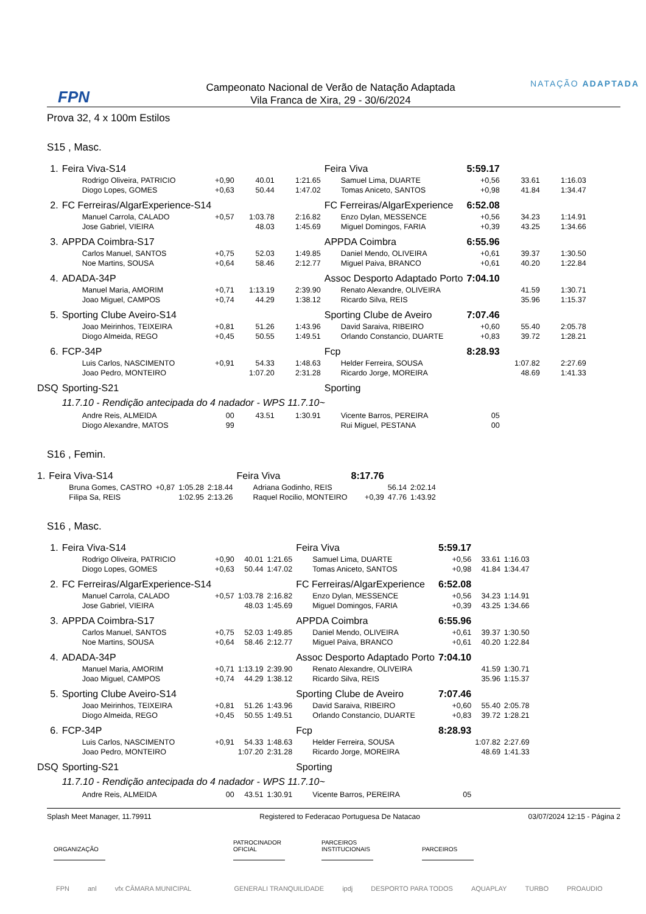FPN
Campeonato Nacional de Verão de Natação Adaptada
Vila Franca de Xira, 29 - 30/6/2024
NATAÇÃO ADAPTADA
Prova 32, 4 x 100m Estilos
S15 , Masc.
| 1. | Feira Viva-S14 | | | | Feira Viva | 5:59.17 | | |
| | Rodrigo Oliveira, PATRICIO | +0,90 | 40.01 | 1:21.65 | Samuel Lima, DUARTE | +0,56 | 33.61 | 1:16.03 |
| | Diogo Lopes, GOMES | +0,63 | 50.44 | 1:47.02 | Tomas Aniceto, SANTOS | +0,98 | 41.84 | 1:34.47 |
| 2. | FC Ferreiras/AlgarExperience-S14 | | | | FC Ferreiras/AlgarExperience | 6:52.08 | | |
| | Manuel Carrola, CALADO | +0,57 | 1:03.78 | 2:16.82 | Enzo Dylan, MESSENCE | +0,56 | 34.23 | 1:14.91 |
| | Jose Gabriel, VIEIRA | | 48.03 | 1:45.69 | Miguel Domingos, FARIA | +0,39 | 43.25 | 1:34.66 |
| 3. | APPDA Coimbra-S17 | | | | APPDA Coimbra | 6:55.96 | | |
| | Carlos Manuel, SANTOS | +0,75 | 52.03 | 1:49.85 | Daniel Mendo, OLIVEIRA | +0,61 | 39.37 | 1:30.50 |
| | Noe Martins, SOUSA | +0,64 | 58.46 | 2:12.77 | Miguel Paiva, BRANCO | +0,61 | 40.20 | 1:22.84 |
| 4. | ADADA-34P | | | | Assoc Desporto Adaptado Porto | 7:04.10 | | |
| | Manuel Maria, AMORIM | +0,71 | 1:13.19 | 2:39.90 | Renato Alexandre, OLIVEIRA | | 41.59 | 1:30.71 |
| | Joao Miguel, CAMPOS | +0,74 | 44.29 | 1:38.12 | Ricardo Silva, REIS | | 35.96 | 1:15.37 |
| 5. | Sporting Clube Aveiro-S14 | | | | Sporting Clube de Aveiro | 7:07.46 | | |
| | Joao Meirinhos, TEIXEIRA | +0,81 | 51.26 | 1:43.96 | David Saraiva, RIBEIRO | +0,60 | 55.40 | 2:05.78 |
| | Diogo Almeida, REGO | +0,45 | 50.55 | 1:49.51 | Orlando Constancio, DUARTE | +0,83 | 39.72 | 1:28.21 |
| 6. | FCP-34P | | | | Fcp | 8:28.93 | | |
| | Luis Carlos, NASCIMENTO | +0,91 | 54.33 | 1:48.63 | Helder Ferreira, SOUSA | | 1:07.82 | 2:27.69 |
| | Joao Pedro, MONTEIRO | | 1:07.20 | 2:31.28 | Ricardo Jorge, MOREIRA | | 48.69 | 1:41.33 |
| DSQ | Sporting-S21 | | | | Sporting | | | |
| | 11.7.10 - Rendição antecipada do 4 nadador - WPS 11.7.10~ | | | | | | | |
| | Andre Reis, ALMEIDA | 00 | 43.51 | 1:30.91 | Vicente Barros, PEREIRA | 05 | | |
| | Diogo Alexandre, MATOS | 99 | | | Rui Miguel, PESTANA | 00 | | |
S16 , Femin.
| 1. | Feira Viva-S14 | | | | Feira Viva | 8:17.76 | | |
| | Bruna Gomes, CASTRO | +0,87 | 1:05.28 | 2:18.44 | Adriana Godinho, REIS | | 56.14 | 2:02.14 |
| | Filipa Sa, REIS | | 1:02.95 | 2:13.26 | Raquel Rocilio, MONTEIRO | +0,39 | 47.76 | 1:43.92 |
S16 , Masc.
| 1. | Feira Viva-S14 | | | | Feira Viva | 5:59.17 | | |
| | Rodrigo Oliveira, PATRICIO | +0,90 | 40.01 | 1:21.65 | Samuel Lima, DUARTE | +0,56 | 33.61 | 1:16.03 |
| | Diogo Lopes, GOMES | +0,63 | 50.44 | 1:47.02 | Tomas Aniceto, SANTOS | +0,98 | 41.84 | 1:34.47 |
| 2. | FC Ferreiras/AlgarExperience-S14 | | | | FC Ferreiras/AlgarExperience | 6:52.08 | | |
| | Manuel Carrola, CALADO | +0,57 | 1:03.78 | 2:16.82 | Enzo Dylan, MESSENCE | +0,56 | 34.23 | 1:14.91 |
| | Jose Gabriel, VIEIRA | | 48.03 | 1:45.69 | Miguel Domingos, FARIA | +0,39 | 43.25 | 1:34.66 |
| 3. | APPDA Coimbra-S17 | | | | APPDA Coimbra | 6:55.96 | | |
| | Carlos Manuel, SANTOS | +0,75 | 52.03 | 1:49.85 | Daniel Mendo, OLIVEIRA | +0,61 | 39.37 | 1:30.50 |
| | Noe Martins, SOUSA | +0,64 | 58.46 | 2:12.77 | Miguel Paiva, BRANCO | +0,61 | 40.20 | 1:22.84 |
| 4. | ADADA-34P | | | | Assoc Desporto Adaptado Porto | 7:04.10 | | |
| | Manuel Maria, AMORIM | +0,71 | 1:13.19 | 2:39.90 | Renato Alexandre, OLIVEIRA | | 41.59 | 1:30.71 |
| | Joao Miguel, CAMPOS | +0,74 | 44.29 | 1:38.12 | Ricardo Silva, REIS | | 35.96 | 1:15.37 |
| 5. | Sporting Clube Aveiro-S14 | | | | Sporting Clube de Aveiro | 7:07.46 | | |
| | Joao Meirinhos, TEIXEIRA | +0,81 | 51.26 | 1:43.96 | David Saraiva, RIBEIRO | +0,60 | 55.40 | 2:05.78 |
| | Diogo Almeida, REGO | +0,45 | 50.55 | 1:49.51 | Orlando Constancio, DUARTE | +0,83 | 39.72 | 1:28.21 |
| 6. | FCP-34P | | | | Fcp | 8:28.93 | | |
| | Luis Carlos, NASCIMENTO | +0,91 | 54.33 | 1:48.63 | Helder Ferreira, SOUSA | | 1:07.82 | 2:27.69 |
| | Joao Pedro, MONTEIRO | | 1:07.20 | 2:31.28 | Ricardo Jorge, MOREIRA | | 48.69 | 1:41.33 |
| DSQ | Sporting-S21 | | | | Sporting | | | |
| | 11.7.10 - Rendição antecipada do 4 nadador - WPS 11.7.10~ | | | | | | | |
| | Andre Reis, ALMEIDA | 00 | 43.51 | 1:30.91 | Vicente Barros, PEREIRA | 05 | | |
Splash Meet Manager, 11.79911 Registered to Federacao Portuguesa De Natacao 03/07/2024 12:15 - Página 2
ORGANIZAÇÃO PATROCINADOR
OFICIAL
PARCEIROS
INSTITUCIONAIS
PARCEIROS
FPN anl vfx CÂMARA MUNICIPAL GENERALI TRANQUILIDADE ipdj DESPORTO PARA TODOS AQUAPLAY TURBO PROAUDIO